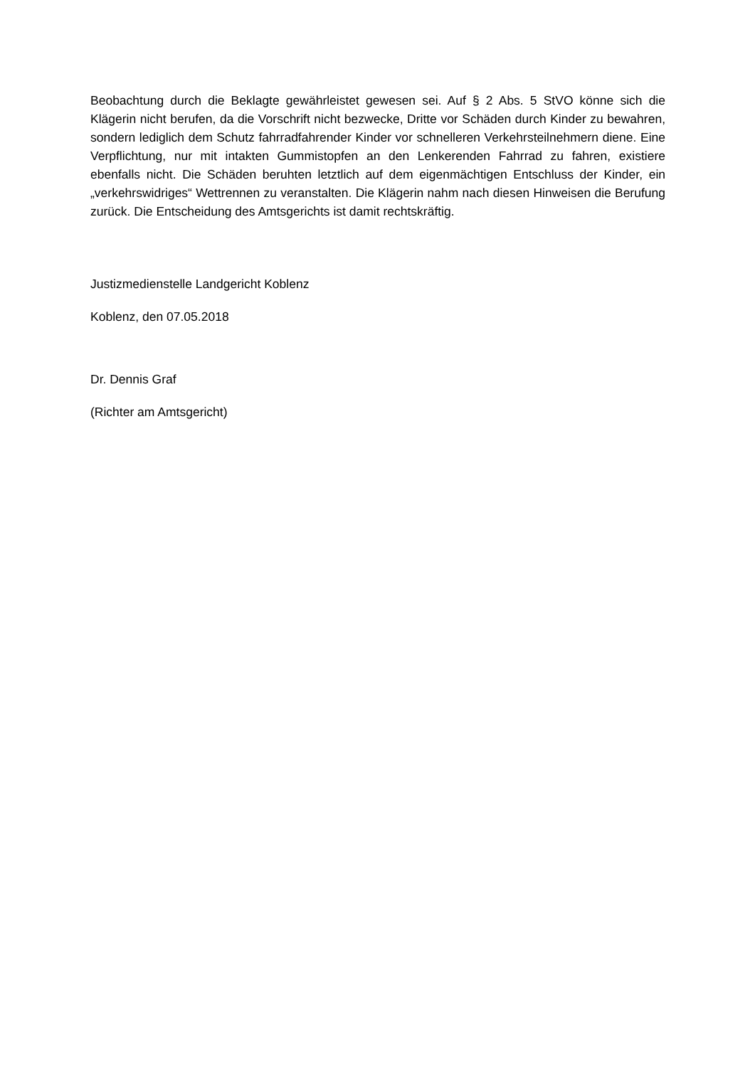Beobachtung durch die Beklagte gewährleistet gewesen sei. Auf § 2 Abs. 5 StVO könne sich die Klägerin nicht berufen, da die Vorschrift nicht bezwecke, Dritte vor Schäden durch Kinder zu bewahren, sondern lediglich dem Schutz fahrradfahrender Kinder vor schnelleren Verkehrsteilnehmern diene. Eine Verpflichtung, nur mit intakten Gummistopfen an den Lenkerenden Fahrrad zu fahren, existiere ebenfalls nicht. Die Schäden beruhten letztlich auf dem eigenmächtigen Entschluss der Kinder, ein „verkehrswidriges“ Wettrennen zu veranstalten. Die Klägerin nahm nach diesen Hinweisen die Berufung zurück. Die Entscheidung des Amtsgerichts ist damit rechtskräftig.
Justizmedienstelle Landgericht Koblenz
Koblenz, den 07.05.2018
Dr. Dennis Graf
(Richter am Amtsgericht)